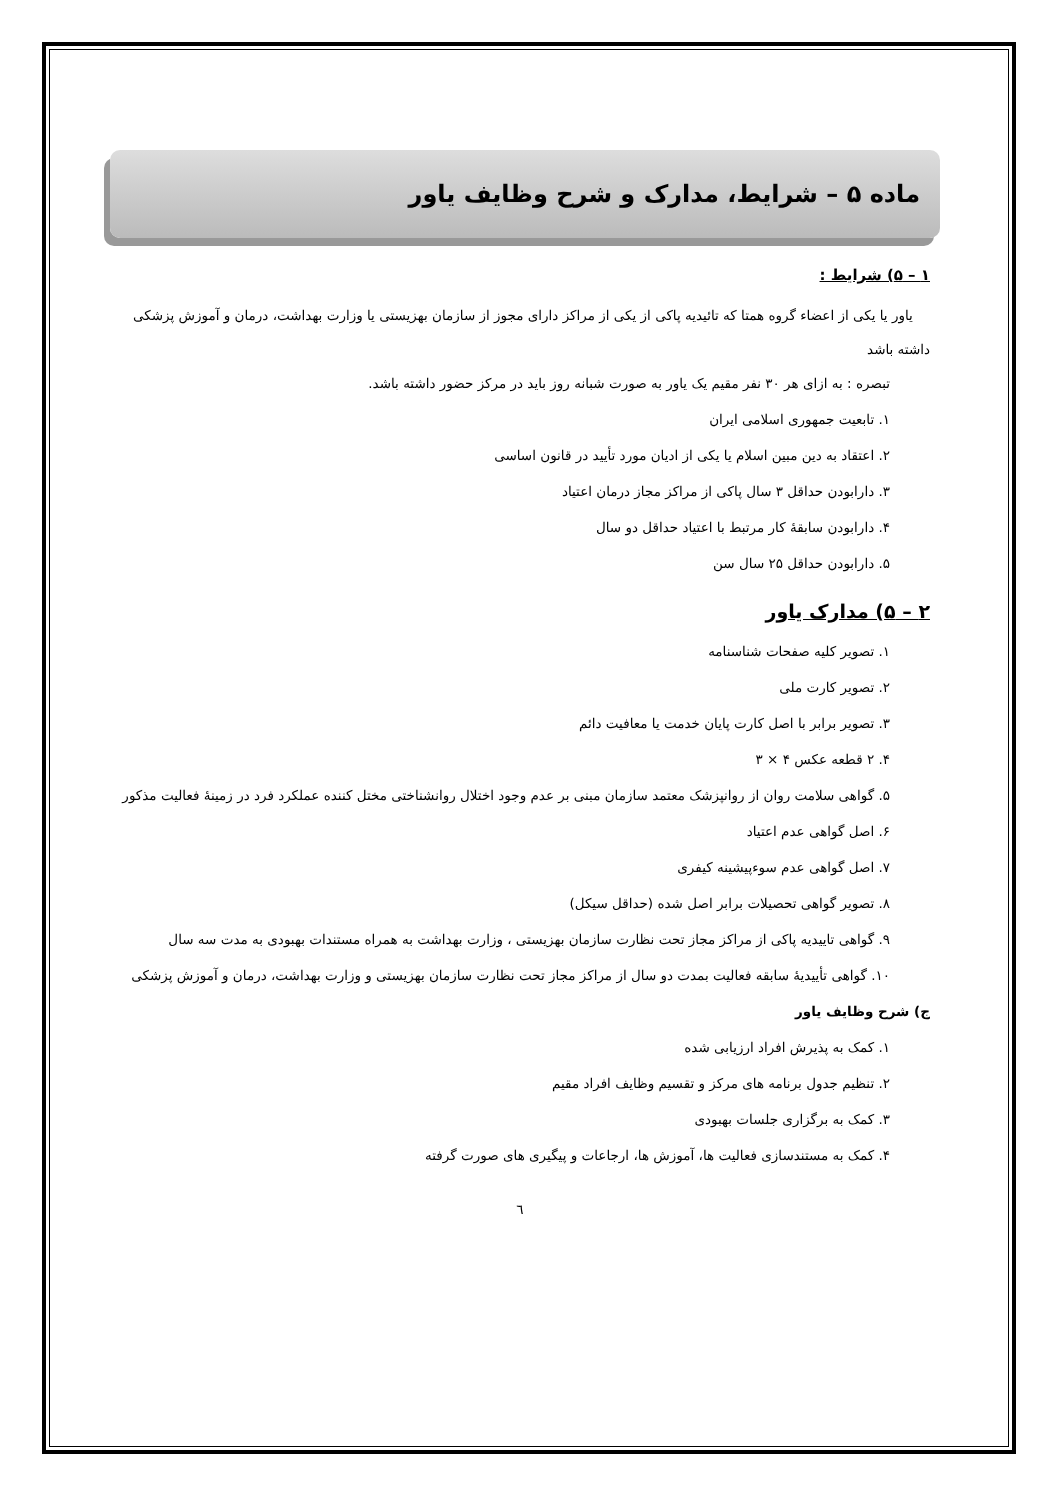ماده ۵ – شرایط، مدارک و شرح وظایف یاور
۱ – ۵) شرایط :
یاور یا یکی از اعضاء گروه همتا که تائیدیه پاکی از یکی از مراکز دارای مجوز از سازمان بهزیستی یا وزارت بهداشت، درمان و آموزش پزشکی داشته باشد
تبصره : به ازای هر ۳۰ نفر مقیم یک یاور به صورت شبانه روز باید در مرکز حضور داشته باشد.
۱. تابعیت جمهوری اسلامی ایران
۲. اعتقاد به دین مبین اسلام یا یکی از ادیان مورد تأیید در قانون اساسی
۳. دارابودن حداقل ۳ سال پاکی از مراکز مجاز درمان اعتیاد
۴. دارابودن سابقهٔ کار مرتبط با اعتیاد حداقل دو سال
۵. دارابودن حداقل ۲۵ سال سن
۲ – ۵) مدارک یاور
۱. تصویر کلیه صفحات شناسنامه
۲. تصویر کارت ملی
۳. تصویر برابر با اصل کارت پایان خدمت یا معافیت دائم
۴. ۲ قطعه عکس ۴ × ۳
۵. گواهی سلامت روان از روانپزشک معتمد سازمان مبنی بر عدم وجود اختلال روانشناختی مختل کننده عملکرد فرد در زمینهٔ فعالیت مذکور
۶. اصل گواهی عدم اعتیاد
۷. اصل گواهی عدم سوءپیشینه کیفری
۸. تصویر گواهی تحصیلات برابر اصل شده (حداقل سیکل)
۹. گواهی تاییدیه پاکی از مراکز مجاز تحت نظارت سازمان بهزیستی ، وزارت بهداشت به همراه مستندات بهبودی به مدت سه سال
۱۰. گواهی تأییدیهٔ سابقه فعالیت بمدت دو سال از مراکز مجاز تحت نظارت سازمان بهزیستی و وزارت بهداشت، درمان و آموزش پزشکی
ج) شرح وظایف یاور
۱. کمک به پذیرش افراد ارزیابی شده
۲. تنظیم جدول برنامه های مرکز و تقسیم وظایف افراد مقیم
۳. کمک به برگزاری جلسات بهبودی
۴. کمک به مستندسازی فعالیت ها، آموزش ها، ارجاعات و پیگیری های صورت گرفته
٦